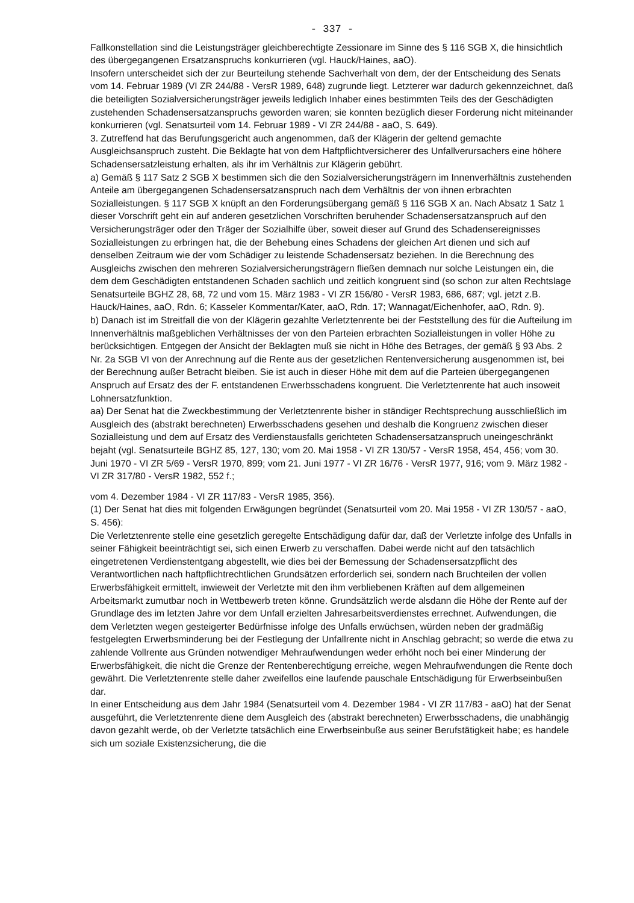- 337 -
Fallkonstellation sind die Leistungsträger gleichberechtigte Zessionare im Sinne des § 116 SGB X, die hinsichtlich des übergegangenen Ersatzanspruchs konkurrieren (vgl. Hauck/Haines, aaO).
Insofern unterscheidet sich der zur Beurteilung stehende Sachverhalt von dem, der der Entscheidung des Senats vom 14. Februar 1989 (VI ZR 244/88 - VersR 1989, 648) zugrunde liegt. Letzterer war dadurch gekennzeichnet, daß die beteiligten Sozialversicherungsträger jeweils lediglich Inhaber eines bestimmten Teils des der Geschädigten zustehenden Schadensersatzanspruchs geworden waren; sie konnten bezüglich dieser Forderung nicht miteinander konkurrieren (vgl. Senatsurteil vom 14. Februar 1989 - VI ZR 244/88 - aaO, S. 649).
3. Zutreffend hat das Berufungsgericht auch angenommen, daß der Klägerin der geltend gemachte Ausgleichsanspruch zusteht. Die Beklagte hat von dem Haftpflichtversicherer des Unfallverursachers eine höhere Schadensersatzleistung erhalten, als ihr im Verhältnis zur Klägerin gebührt.
a) Gemäß § 117 Satz 2 SGB X bestimmen sich die den Sozialversicherungsträgern im Innenverhältnis zustehenden Anteile am übergegangenen Schadensersatzanspruch nach dem Verhältnis der von ihnen erbrachten Sozialleistungen. § 117 SGB X knüpft an den Forderungsübergang gemäß § 116 SGB X an. Nach Absatz 1 Satz 1 dieser Vorschrift geht ein auf anderen gesetzlichen Vorschriften beruhender Schadensersatzanspruch auf den Versicherungsträger oder den Träger der Sozialhilfe über, soweit dieser auf Grund des Schadensereignisses Sozialleistungen zu erbringen hat, die der Behebung eines Schadens der gleichen Art dienen und sich auf denselben Zeitraum wie der vom Schädiger zu leistende Schadensersatz beziehen. In die Berechnung des Ausgleichs zwischen den mehreren Sozialversicherungsträgern fließen demnach nur solche Leistungen ein, die dem dem Geschädigten entstandenen Schaden sachlich und zeitlich kongruent sind (so schon zur alten Rechtslage Senatsurteile BGHZ 28, 68, 72 und vom 15. März 1983 - VI ZR 156/80 - VersR 1983, 686, 687; vgl. jetzt z.B. Hauck/Haines, aaO, Rdn. 6; Kasseler Kommentar/Kater, aaO, Rdn. 17; Wannagat/Eichenhofer, aaO, Rdn. 9).
b) Danach ist im Streitfall die von der Klägerin gezahlte Verletztenrente bei der Feststellung des für die Aufteilung im Innenverhältnis maßgeblichen Verhältnisses der von den Parteien erbrachten Sozialleistungen in voller Höhe zu berücksichtigen. Entgegen der Ansicht der Beklagten muß sie nicht in Höhe des Betrages, der gemäß § 93 Abs. 2 Nr. 2a SGB VI von der Anrechnung auf die Rente aus der gesetzlichen Rentenversicherung ausgenommen ist, bei der Berechnung außer Betracht bleiben. Sie ist auch in dieser Höhe mit dem auf die Parteien übergegangenen Anspruch auf Ersatz des der F. entstandenen Erwerbsschadens kongruent. Die Verletztenrente hat auch insoweit Lohnersatzfunktion.
aa) Der Senat hat die Zweckbestimmung der Verletztenrente bisher in ständiger Rechtsprechung ausschließlich im Ausgleich des (abstrakt berechneten) Erwerbsschadens gesehen und deshalb die Kongruenz zwischen dieser Sozialleistung und dem auf Ersatz des Verdienstausfalls gerichteten Schadensersatzanspruch uneingeschränkt bejaht (vgl. Senatsurteile BGHZ 85, 127, 130; vom 20. Mai 1958 - VI ZR 130/57 - VersR 1958, 454, 456; vom 30. Juni 1970 - VI ZR 5/69 - VersR 1970, 899; vom 21. Juni 1977 - VI ZR 16/76 - VersR 1977, 916; vom 9. März 1982 - VI ZR 317/80 - VersR 1982, 552 f.;
vom 4. Dezember 1984 - VI ZR 117/83 - VersR 1985, 356).
(1) Der Senat hat dies mit folgenden Erwägungen begründet (Senatsurteil vom 20. Mai 1958 - VI ZR 130/57 - aaO, S. 456):
Die Verletztenrente stelle eine gesetzlich geregelte Entschädigung dafür dar, daß der Verletzte infolge des Unfalls in seiner Fähigkeit beeinträchtigt sei, sich einen Erwerb zu verschaffen. Dabei werde nicht auf den tatsächlich eingetretenen Verdienstentgang abgestellt, wie dies bei der Bemessung der Schadensersatzpflicht des Verantwortlichen nach haftpflichtrechtlichen Grundsätzen erforderlich sei, sondern nach Bruchteilen der vollen Erwerbsfähigkeit ermittelt, inwieweit der Verletzte mit den ihm verbliebenen Kräften auf dem allgemeinen Arbeitsmarkt zumutbar noch in Wettbewerb treten könne. Grundsätzlich werde alsdann die Höhe der Rente auf der Grundlage des im letzten Jahre vor dem Unfall erzielten Jahresarbeitsverdienstes errechnet. Aufwendungen, die dem Verletzten wegen gesteigerter Bedürfnisse infolge des Unfalls erwüchsen, würden neben der gradmäßig festgelegten Erwerbsminderung bei der Festlegung der Unfallrente nicht in Anschlag gebracht; so werde die etwa zu zahlende Vollrente aus Gründen notwendiger Mehraufwendungen weder erhöht noch bei einer Minderung der Erwerbsfähigkeit, die nicht die Grenze der Rentenberechtigung erreiche, wegen Mehraufwendungen die Rente doch gewährt. Die Verletztenrente stelle daher zweifellos eine laufende pauschale Entschädigung für Erwerbseinbußen dar.
In einer Entscheidung aus dem Jahr 1984 (Senatsurteil vom 4. Dezember 1984 - VI ZR 117/83 - aaO) hat der Senat ausgeführt, die Verletztenrente diene dem Ausgleich des (abstrakt berechneten) Erwerbsschadens, die unabhängig davon gezahlt werde, ob der Verletzte tatsächlich eine Erwerbseinbuße aus seiner Berufstätigkeit habe; es handele sich um soziale Existenzsicherung, die die